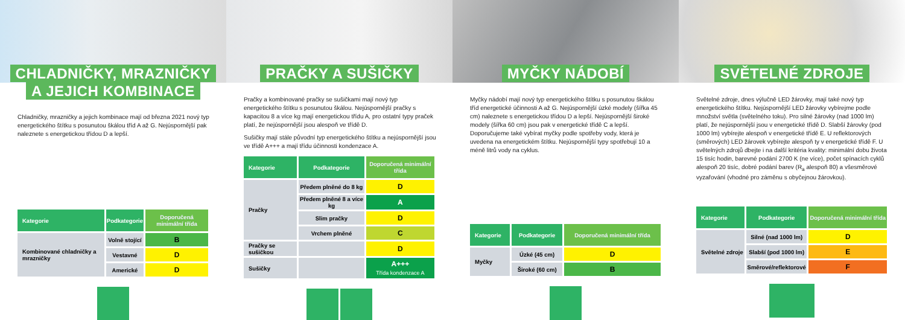CHLADNIČKY, MRAZNIČKY
A JEJICH KOMBINACE
Chladničky, mrazničky a jejich kombinace mají od března 2021 nový typ energetického štítku s posunutou škálou tříd A až G. Nejúspornější pak naleznete s energetickou třídou D a lepší.
| Kategorie | Podkategorie | Doporučená minimální třída |
| --- | --- | --- |
| Kombinované chladničky a mrazničky | Volně stojící | B |
| | Vestavné | D |
| | Americké | D |
PRAČKY A SUŠIČKY
Pračky a kombinované pračky se sušičkami mají nový typ energetického štítku s posunutou škálou. Nejúspornější pračky s kapacitou 8 a více kg mají energetickou třídu A, pro ostatní typy praček platí, že nejúspornější jsou alespoň ve třídě D.
Sušičky mají stále původní typ energetického štítku a nejúspornější jsou ve třídě A+++ a mají třídu účinnosti kondenzace A.
| Kategorie | Podkategorie | Doporučená minimální třída |
| --- | --- | --- |
| Pračky | Předem plněné do 8 kg | D |
| | Předem plněné 8 a více kg | A |
| | Slim pračky | D |
| | Vrchem plněné | C |
| Pračky se sušičkou | | D |
| Sušičky | | A+++ Třída kondenzace A |
MYČKY NÁDOBÍ
Myčky nádobí mají nový typ energetického štítku s posunutou škálou tříd energetické účinnosti A až G. Nejúspornější úzké modely (šířka 45 cm) naleznete s energetickou třídou D a lepší. Nejúspornější široké modely (šířka 60 cm) jsou pak v energetické třídě C a lepší. Doporučujeme také vybírat myčky podle spotřeby vody, která je uvedena na energetickém štítku. Nejúspornější typy spotřebují 10 a méně litrů vody na cyklus.
| Kategorie | Podkategorie | Doporučená minimální třída |
| --- | --- | --- |
| Myčky | Úzké (45 cm) | D |
| | Široké (60 cm) | B |
SVĚTELNÉ ZDROJE
Světelné zdroje, dnes výlučně LED žárovky, mají také nový typ energetického štítku. Nejúspornější LED žárovky vybírejme podle množství světla (světelného toku). Pro silné žárovky (nad 1000 lm) platí, že nejúspornější jsou v energetické třídě D. Slabší žárovky (pod 1000 lm) vybírejte alespoň v energetické třídě E. U reflektorových (směrových) LED žárovek vybírejte alespoň ty v energetické třídě F. U světelných zdrojů dbejte i na další kritéria kvality: minimální dobu života 15 tisíc hodin, barevné podání 2700 K (ne více), počet spínacích cyklů alespoň 20 tisíc, dobré podání barev (R<sub>a</sub> alespoň 80) a všesměrové vyzařování (vhodné pro záměnu s obyčejnou žárovkou).
| Kategorie | Podkategorie | Doporučená minimální třída |
| --- | --- | --- |
| Světelné zdroje | Silné (nad 1000 lm) | D |
| | Slabší (pod 1000 lm) | E |
| | Směrové/reflektorové | F |